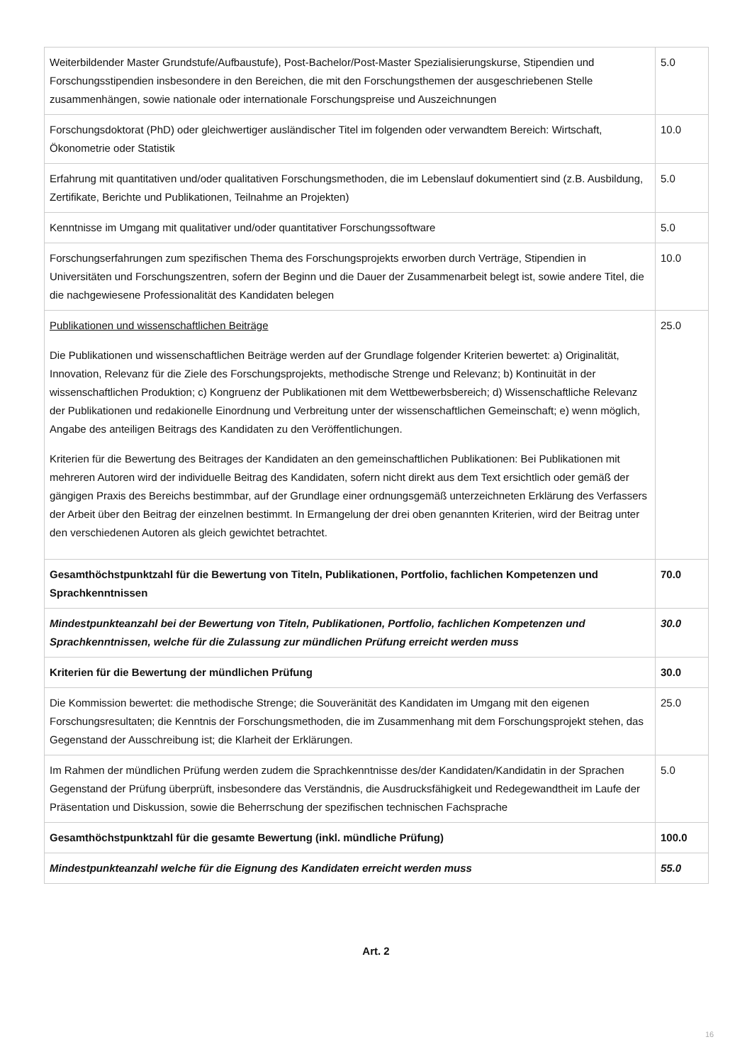| Weiterbildender Master Grundstufe/Aufbaustufe), Post-Bachelor/Post-Master Spezialisierungskurse, Stipendien und Forschungsstipendien insbesondere in den Bereichen, die mit den Forschungsthemen der ausgeschriebenen Stelle zusammenhängen, sowie nationale oder internationale Forschungspreise und Auszeichnungen | 5.0 |
| Forschungsdoktorat (PhD) oder gleichwertiger ausländischer Titel im folgenden oder verwandtem Bereich: Wirtschaft, Ökonometrie oder Statistik | 10.0 |
| Erfahrung mit quantitativen und/oder qualitativen Forschungsmethoden, die im Lebenslauf dokumentiert sind (z.B. Ausbildung, Zertifikate, Berichte und Publikationen, Teilnahme an Projekten) | 5.0 |
| Kenntnisse im Umgang mit qualitativer und/oder quantitativer Forschungssoftware | 5.0 |
| Forschungserfahrungen zum spezifischen Thema des Forschungsprojekts erworben durch Verträge, Stipendien in Universitäten und Forschungszentren, sofern der Beginn und die Dauer der Zusammenarbeit belegt ist, sowie andere Titel, die die nachgewiesene Professionalität des Kandidaten belegen | 10.0 |
| Publikationen und wissenschaftlichen Beiträge Die Publikationen und wissenschaftlichen Beiträge werden auf der Grundlage folgender Kriterien bewertet: a) Originalität, Innovation, Relevanz für die Ziele des Forschungsprojekts, methodische Strenge und Relevanz; b) Kontinuität in der wissenschaftlichen Produktion; c) Kongruenz der Publikationen mit dem Wettbewerbsbereich; d) Wissenschaftliche Relevanz der Publikationen und redakionelle Einordnung und Verbreitung unter der wissenschaftlichen Gemeinschaft; e) wenn möglich, Angabe des anteiligen Beitrags des Kandidaten zu den Veröffentlichungen. Kriterien für die Bewertung des Beitrages der Kandidaten an den gemeinschaftlichen Publikationen: Bei Publikationen mit mehreren Autoren wird der individuelle Beitrag des Kandidaten, sofern nicht direkt aus dem Text ersichtlich oder gemäß der gängigen Praxis des Bereichs bestimmbar, auf der Grundlage einer ordnungsgemäß unterzeichneten Erklärung des Verfassers der Arbeit über den Beitrag der einzelnen bestimmt. In Ermangelung der drei oben genannten Kriterien, wird der Beitrag unter den verschiedenen Autoren als gleich gewichtet betrachtet. | 25.0 |
| Gesamthöchstpunktzahl für die Bewertung von Titeln, Publikationen, Portfolio, fachlichen Kompetenzen und Sprachkenntnissen | 70.0 |
| Mindestpunkteanzahl bei der Bewertung von Titeln, Publikationen, Portfolio, fachlichen Kompetenzen und Sprachkenntnissen, welche für die Zulassung zur mündlichen Prüfung erreicht werden muss | 30.0 |
| Kriterien für die Bewertung der mündlichen Prüfung | 30.0 |
| Die Kommission bewertet: die methodische Strenge; die Souveränität des Kandidaten im Umgang mit den eigenen Forschungsresultaten; die Kenntnis der Forschungsmethoden, die im Zusammenhang mit dem Forschungsprojekt stehen, das Gegenstand der Ausschreibung ist; die Klarheit der Erklärungen. | 25.0 |
| Im Rahmen der mündlichen Prüfung werden zudem die Sprachkenntnisse des/der Kandidaten/Kandidatin in der Sprachen Gegenstand der Prüfung überprüft, insbesondere das Verständnis, die Ausdrucksfähigkeit und Redegewandtheit im Laufe der Präsentation und Diskussion, sowie die Beherrschung der spezifischen technischen Fachsprache | 5.0 |
| Gesamthöchstpunktzahl für die gesamte Bewertung (inkl. mündliche Prüfung) | 100.0 |
| Mindestpunkteanzahl welche für die Eignung des Kandidaten erreicht werden muss | 55.0 |
Art. 2
16